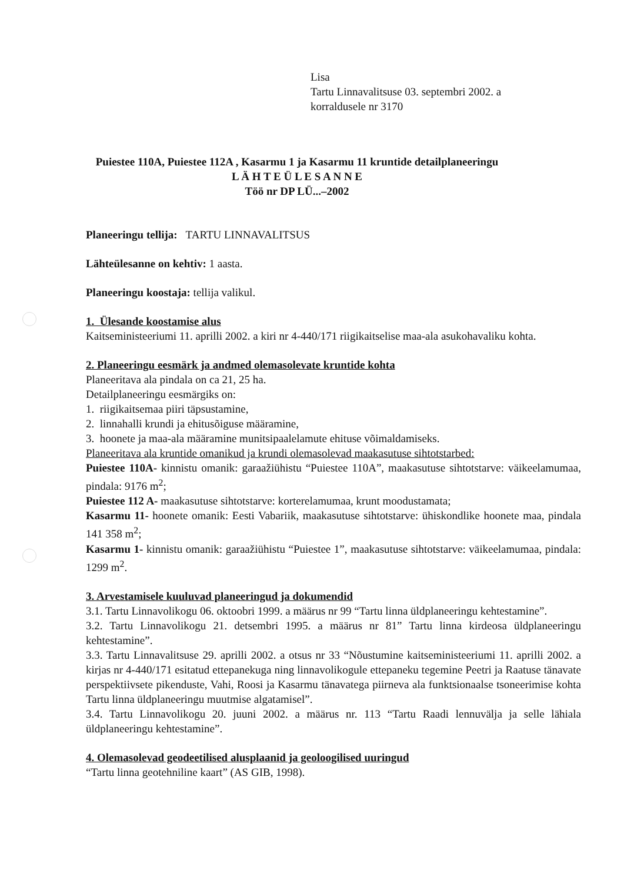Lisa
Tartu Linnavalitsuse 03. septembri 2002. a
korraldusele nr 3170
Puiestee 110A, Puiestee 112A , Kasarmu 1 ja Kasarmu 11 kruntide detailplaneeringu
L Ä H T E Ü L E S A N N E
Töö nr DP LÜ...–2002
Planeeringu tellija: TARTU LINNAVALITSUS
Lähteülesanne on kehtiv: 1 aasta.
Planeeringu koostaja: tellija valikul.
1. Ülesande koostamise alus
Kaitseministeeriumi 11. aprilli 2002. a kiri nr 4-440/171 riigikaitselise maa-ala asukohavaliku kohta.
2. Planeeringu eesmärk ja andmed olemasolevate kruntide kohta
Planeeritava ala pindala on ca 21, 25 ha.
Detailplaneeringu eesmärgiks on:
1. riigikaitsemaa piiri täpsustamine,
2. linnahalli krundi ja ehitusõiguse määramine,
3. hoonete ja maa-ala määramine munitsipaalelamute ehituse võimaldamiseks.
Planeeritava ala kruntide omanikud ja krundi olemasolevad maakasutuse sihtotstarbed:
Puiestee 110A- kinnistu omanik: garaažiühistu “Puiestee 110A”, maakasutuse sihtotstarve: väikeelamumaa, pindala: 9176 m<sup>2</sup>;
Puiestee 112 A- maakasutuse sihtotstarve: korterelamumaa, krunt moodustamata;
Kasarmu 11- hoonete omanik: Eesti Vabariik, maakasutuse sihtotstarve: ühiskondlike hoonete maa, pindala 141 358 m<sup>2</sup>;
Kasarmu 1- kinnistu omanik: garaažiühistu “Puiestee 1”, maakasutuse sihtotstarve: väikeelamumaa, pindala: 1299 m<sup>2</sup>.
3. Arvestamisele kuuluvad planeeringud ja dokumendid
3.1. Tartu Linnavolikogu 06. oktoobri 1999. a määrus nr 99 “Tartu linna üldplaneeringu kehtestamine”.
3.2. Tartu Linnavolikogu 21. detsembri 1995. a määrus nr 81” Tartu linna kirdeosa üldplaneeringu kehtestamine”.
3.3. Tartu Linnavalitsuse 29. aprilli 2002. a otsus nr 33 “Nõustumine kaitseministeeriumi 11. aprilli 2002. a kirjas nr 4-440/171 esitatud ettepanekuga ning linnavolikogule ettepaneku tegemine Peetri ja Raatuse tänavate perspektiivsete pikenduste, Vahi, Roosi ja Kasarmu tänavatega piirneva ala funktsionaalse tsoneerimise kohta Tartu linna üldplaneeringu muutmise algatamisel”.
3.4. Tartu Linnavolikogu 20. juuni 2002. a määrus nr. 113 “Tartu Raadi lennuvälja ja selle lähiala üldplaneeringu kehtestamine”.
4. Olemasolevad geodeetilised alusplaanid ja geoloogilised uuringud
“Tartu linna geotehniline kaart” (AS GIB, 1998).